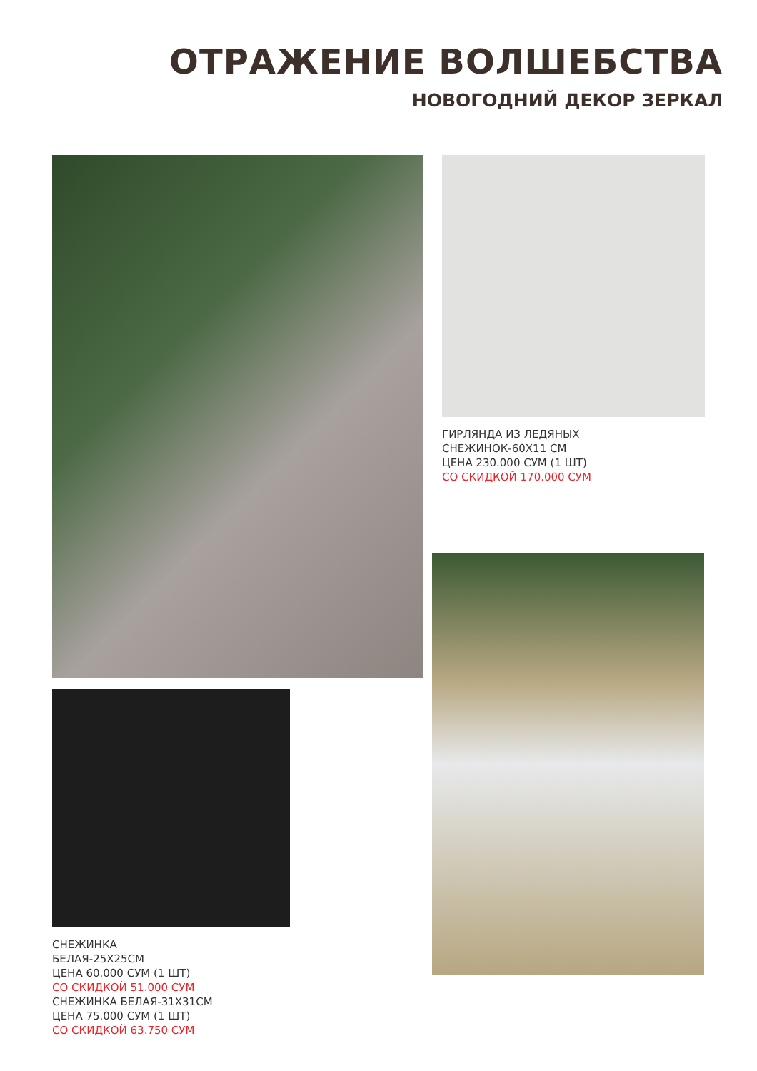ОТРАЖЕНИЕ ВОЛШЕБСТВА
НОВОГОДНИЙ ДЕКОР ЗЕРКАЛ
ГИРЛЯНДА ИЗ ЛЕДЯНЫХ
СНЕЖИНОК-60Х11 СМ
ЦЕНА 230.000 СУМ (1 ШТ)
СО СКИДКОЙ 170.000 СУМ
СНЕЖИНКА
БЕЛАЯ-25Х25СМ
ЦЕНА 60.000 СУМ (1 ШТ)
СО СКИДКОЙ 51.000 СУМ
СНЕЖИНКА БЕЛАЯ-31Х31СМ
ЦЕНА 75.000 СУМ (1 ШТ)
СО СКИДКОЙ 63.750 СУМ